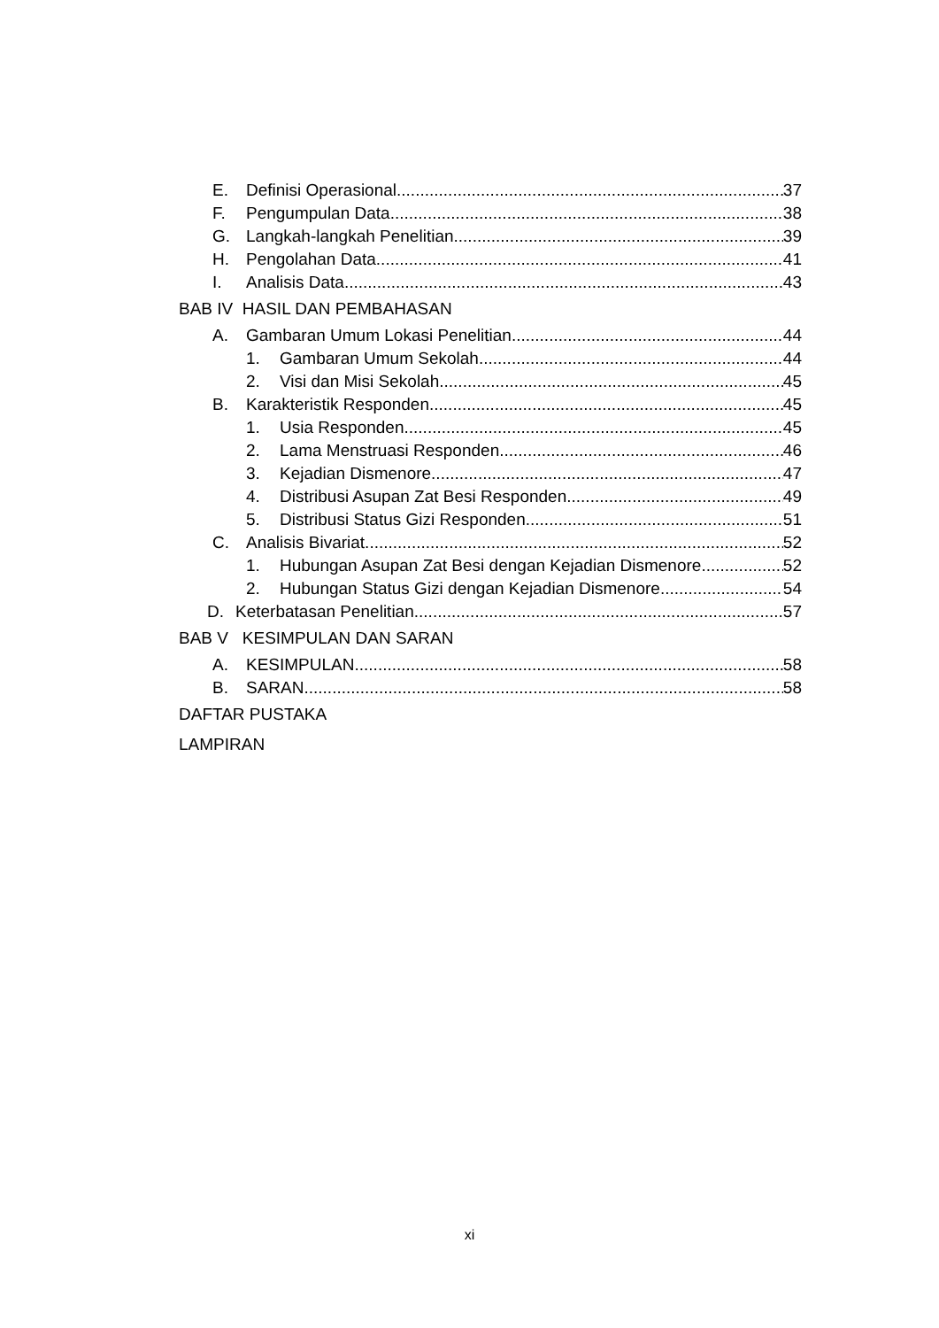E. Definisi Operasional 37
F. Pengumpulan Data 38
G. Langkah-langkah Penelitian 39
H. Pengolahan Data 41
I. Analisis Data 43
BAB IV HASIL DAN PEMBAHASAN
A. Gambaran Umum Lokasi Penelitian 44
1. Gambaran Umum Sekolah 44
2. Visi dan Misi Sekolah 45
B. Karakteristik Responden 45
1. Usia Responden 45
2. Lama Menstruasi Responden 46
3. Kejadian Dismenore 47
4. Distribusi Asupan Zat Besi Responden 49
5. Distribusi Status Gizi Responden 51
C. Analisis Bivariat 52
1. Hubungan Asupan Zat Besi dengan Kejadian Dismenore 52
2. Hubungan Status Gizi dengan Kejadian Dismenore 54
D. Keterbatasan Penelitian 57
BAB V KESIMPULAN DAN SARAN
A. KESIMPULAN 58
B. SARAN 58
DAFTAR PUSTAKA
LAMPIRAN
xi